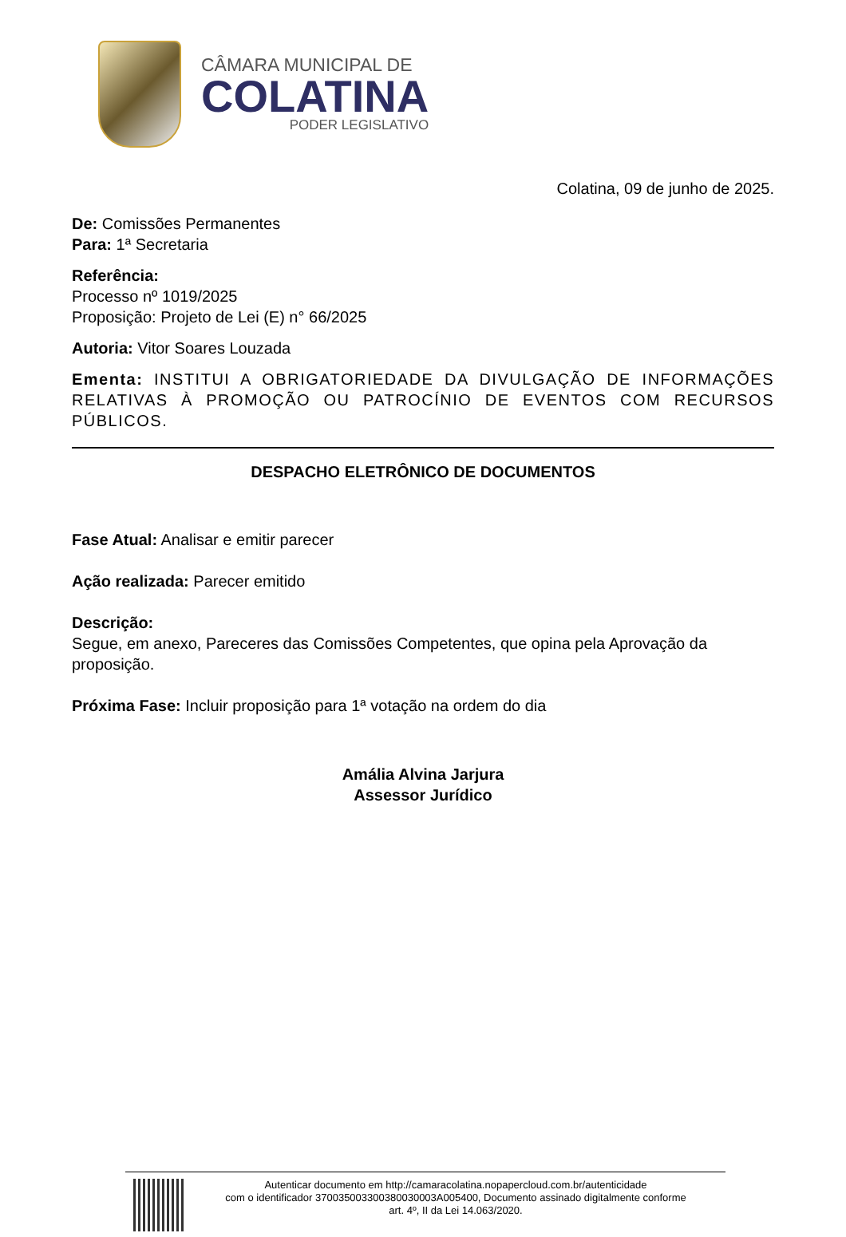CÂMARA MUNICIPAL DE
COLATINA
PODER LEGISLATIVO
Colatina, 09 de junho de 2025.
De: Comissões Permanentes
Para: 1ª Secretaria
Referência:
Processo nº 1019/2025
Proposição: Projeto de Lei (E) n° 66/2025
Autoria: Vitor Soares Louzada
Ementa: INSTITUI A OBRIGATORIEDADE DA DIVULGAÇÃO DE INFORMAÇÕES RELATIVAS À PROMOÇÃO OU PATROCÍNIO DE EVENTOS COM RECURSOS PÚBLICOS.
DESPACHO ELETRÔNICO DE DOCUMENTOS
Fase Atual: Analisar e emitir parecer
Ação realizada: Parecer emitido
Descrição:
Segue, em anexo, Pareceres das Comissões Competentes, que opina pela Aprovação da proposição.
Próxima Fase: Incluir proposição para 1ª votação na ordem do dia
Amália Alvina Jarjura
Assessor Jurídico
Autenticar documento em http://camaracolatina.nopapercloud.com.br/autenticidade
com o identificador 370035003300380030003A005400, Documento assinado digitalmente conforme
art. 4º, II da Lei 14.063/2020.